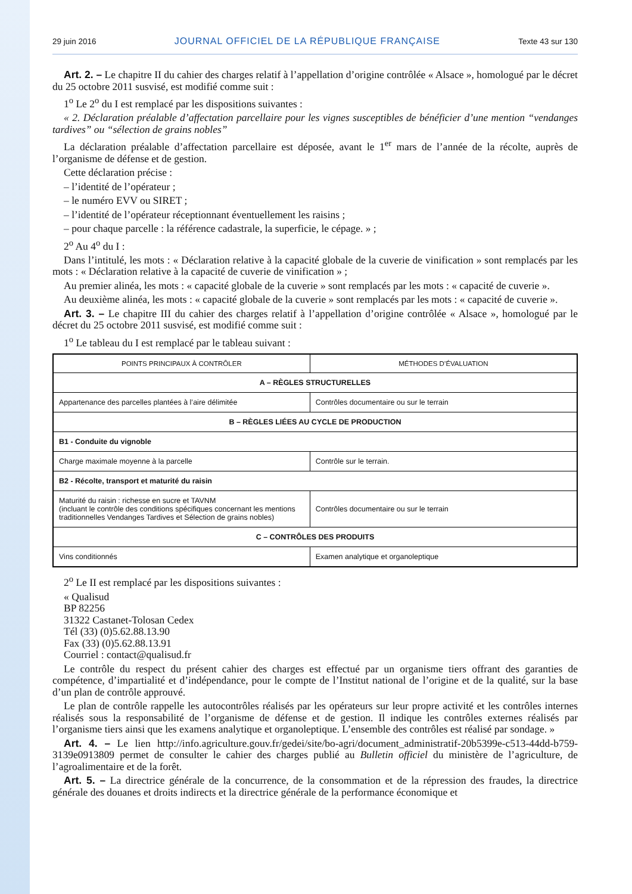29 juin 2016 JOURNAL OFFICIEL DE LA RÉPUBLIQUE FRANÇAISE Texte 43 sur 130
Art. 2. – Le chapitre II du cahier des charges relatif à l’appellation d’origine contrôlée « Alsace », homologué par le décret du 25 octobre 2011 susvisé, est modifié comme suit :
1<sup>o</sup> Le 2<sup>o</sup> du I est remplacé par les dispositions suivantes :
« 2. Déclaration préalable d’affectation parcellaire pour les vignes susceptibles de bénéficier d’une mention “vendanges tardives” ou “sélection de grains nobles”
La déclaration préalable d’affectation parcellaire est déposée, avant le 1<sup>er</sup> mars de l’année de la récolte, auprès de l’organisme de défense et de gestion.
Cette déclaration précise :
– l’identité de l’opérateur ;
– le numéro EVV ou SIRET ;
– l’identité de l’opérateur réceptionnant éventuellement les raisins ;
– pour chaque parcelle : la référence cadastrale, la superficie, le cépage. » ;
2<sup>o</sup> Au 4<sup>o</sup> du I :
Dans l’intitulé, les mots : « Déclaration relative à la capacité globale de la cuverie de vinification » sont remplacés par les mots : « Déclaration relative à la capacité de cuverie de vinification » ;
Au premier alinéa, les mots : « capacité globale de la cuverie » sont remplacés par les mots : « capacité de cuverie ».
Au deuxième alinéa, les mots : « capacité globale de la cuverie » sont remplacés par les mots : « capacité de cuverie ».
Art. 3. – Le chapitre III du cahier des charges relatif à l’appellation d’origine contrôlée « Alsace », homologué par le décret du 25 octobre 2011 susvisé, est modifié comme suit :
1<sup>o</sup> Le tableau du I est remplacé par le tableau suivant :
| POINTS PRINCIPAUX À CONTRÔLER | MÉTHODES D’ÉVALUATION |
| --- | --- |
| A – RÈGLES STRUCTURELLES | |
| Appartenance des parcelles plantées à l’aire délimitée | Contrôles documentaire ou sur le terrain |
| B – RÈGLES LIÉES AU CYCLE DE PRODUCTION | |
| B1 - Conduite du vignoble | |
| Charge maximale moyenne à la parcelle | Contrôle sur le terrain. |
| B2 - Récolte, transport et maturité du raisin | |
| Maturité du raisin : richesse en sucre et TAVNM (incluant le contrôle des conditions spécifiques concernant les mentions traditionnelles Vendanges Tardives et Sélection de grains nobles) | Contrôles documentaire ou sur le terrain |
| C – CONTRÔLES DES PRODUITS | |
| Vins conditionnés | Examen analytique et organoleptique |
2<sup>o</sup> Le II est remplacé par les dispositions suivantes :
« Qualisud
BP 82256
31322 Castanet-Tolosan Cedex
Tél (33) (0)5.62.88.13.90
Fax (33) (0)5.62.88.13.91
Courriel : contact@qualisud.fr
Le contrôle du respect du présent cahier des charges est effectué par un organisme tiers offrant des garanties de compétence, d’impartialité et d’indépendance, pour le compte de l’Institut national de l’origine et de la qualité, sur la base d’un plan de contrôle approuvé.
Le plan de contrôle rappelle les autocontrôles réalisés par les opérateurs sur leur propre activité et les contrôles internes réalisés sous la responsabilité de l’organisme de défense et de gestion. Il indique les contrôles externes réalisés par l’organisme tiers ainsi que les examens analytique et organoleptique. L’ensemble des contrôles est réalisé par sondage. »
Art. 4. – Le lien http://info.agriculture.gouv.fr/gedei/site/bo-agri/document_administratif-20b5399e-c513-44dd-b759-3139e0913809 permet de consulter le cahier des charges publié au Bulletin officiel du ministère de l’agriculture, de l’agroalimentaire et de la forêt.
Art. 5. – La directrice générale de la concurrence, de la consommation et de la répression des fraudes, la directrice générale des douanes et droits indirects et la directrice générale de la performance économique et